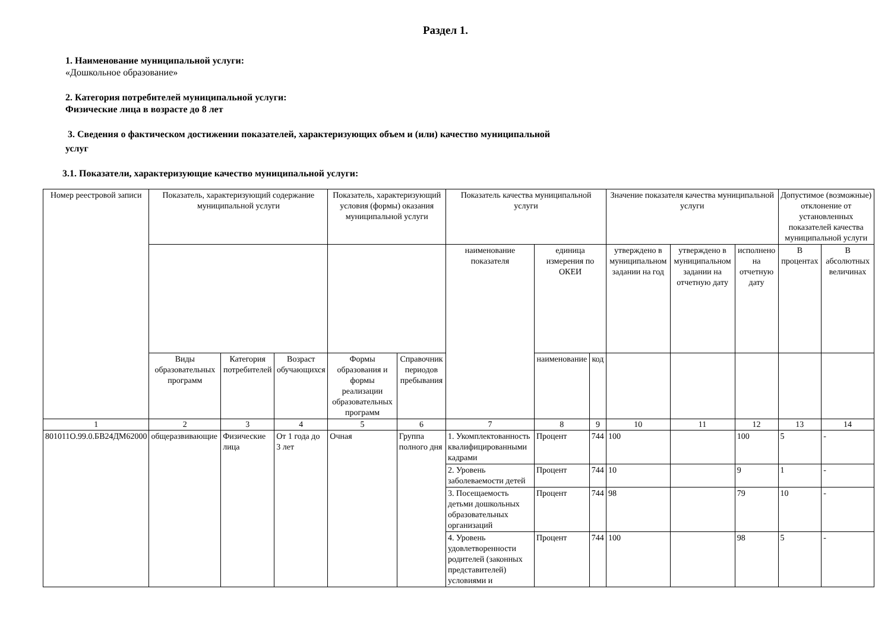Раздел 1.
1. Наименование муниципальной услуги:
«Дошкольное образование»
2. Категория потребителей муниципальной услуги:
Физические лица в возрасте до 8 лет
3. Сведения о фактическом достижении показателей, характеризующих объем и (или) качество муниципальной
услуг
3.1. Показатели, характеризующие качество муниципальной услуги:
| Номер реестровой записи | Показатель, характеризующий содержание муниципальной услуги | | | Показатель, характеризующий условия (формы) оказания муниципальной услуги | | Показатель качества муниципальной услуги | | | Значение показателя качества муниципальной услуги | | | Допустимое (возможные) отклонение от установленных показателей качества муниципальной услуги | |
| --- | --- | --- | --- | --- | --- | --- | --- | --- | --- | --- | --- | --- | --- |
| | | | | | | наименование показателя | единица измерения по ОКЕИ | | утвержде­но в муниципальном задании на год | утвержде­но в муниципальном задании на отчетную дату | исполнено на отчетную дату | В процентах | В абсолютных величинах |
| | Виды образовательных программ | Категория потребителей | Возраст обучающихся | Формы образования и формы реализации образовательных программ | Справочник периодов пребывания | | наименование | код | | | | | |
| 1 | 2 | 3 | 4 | 5 | 6 | 7 | 8 | 9 | 10 | 11 | 12 | 13 | 14 |
| 801011О.99.0.БВ24ДМ62000 | общеразвивающие | Физические лица | От 1 года до 3 лет | Очная | Группа полного дня | 1. Укомплектованность квалифицированными кадрами | Процент | 744 | 100 | | 100 | 5 | - |
| | | | | | | 2. Уровень заболеваемости детей | Процент | 744 | 10 | | 9 | 1 | - |
| | | | | | | 3. Посещаемость детьми дошкольных образовательных организаций | Процент | 744 | 98 | | 79 | 10 | - |
| | | | | | | 4. Уровень удовлетворенности родителей (законных представителей) условиями и | Процент | 744 | 100 | | 98 | 5 | - |